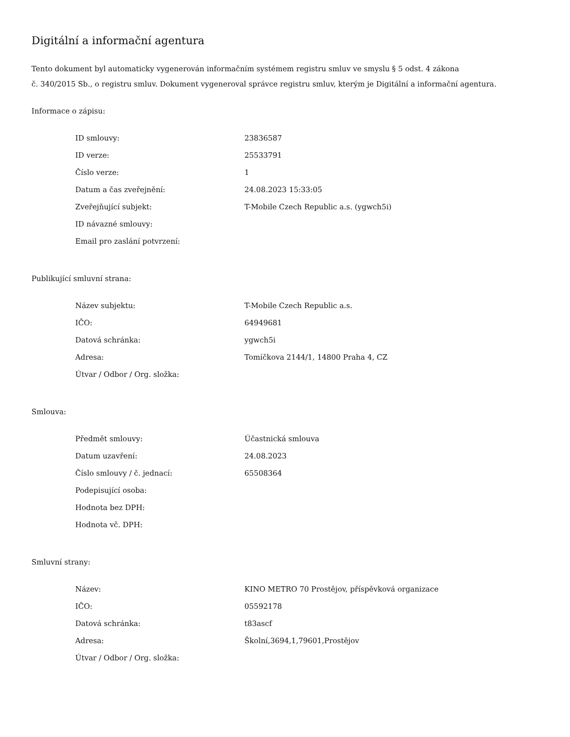Digitální a informační agentura
Tento dokument byl automaticky vygenerován informačním systémem registru smluv ve smyslu § 5 odst. 4 zákona
č. 340/2015 Sb., o registru smluv. Dokument vygeneroval správce registru smluv, kterým je Digitální a informační agentura.
Informace o zápisu:
| ID smlouvy: | 23836587 |
| ID verze: | 25533791 |
| Číslo verze: | 1 |
| Datum a čas zveřejnění: | 24.08.2023 15:33:05 |
| Zveřejňující subjekt: | T-Mobile Czech Republic a.s. (ygwch5i) |
| ID návazné smlouvy: | |
| Email pro zaslání potvrzení: | |
Publikující smluvní strana:
| Název subjektu: | T-Mobile Czech Republic a.s. |
| IČO: | 64949681 |
| Datová schránka: | ygwch5i |
| Adresa: | Tomíčkova 2144/1, 14800 Praha 4, CZ |
| Útvar / Odbor / Org. složka: | |
Smlouva:
| Předmět smlouvy: | Účastnická smlouva |
| Datum uzavření: | 24.08.2023 |
| Číslo smlouvy / č. jednací: | 65508364 |
| Podepisující osoba: | |
| Hodnota bez DPH: | |
| Hodnota vč. DPH: | |
Smluvní strany:
| Název: | KINO METRO 70 Prostějov, příspěvková organizace |
| IČO: | 05592178 |
| Datová schránka: | t83ascf |
| Adresa: | Školní,3694,1,79601,Prostějov |
| Útvar / Odbor / Org. složka: | |